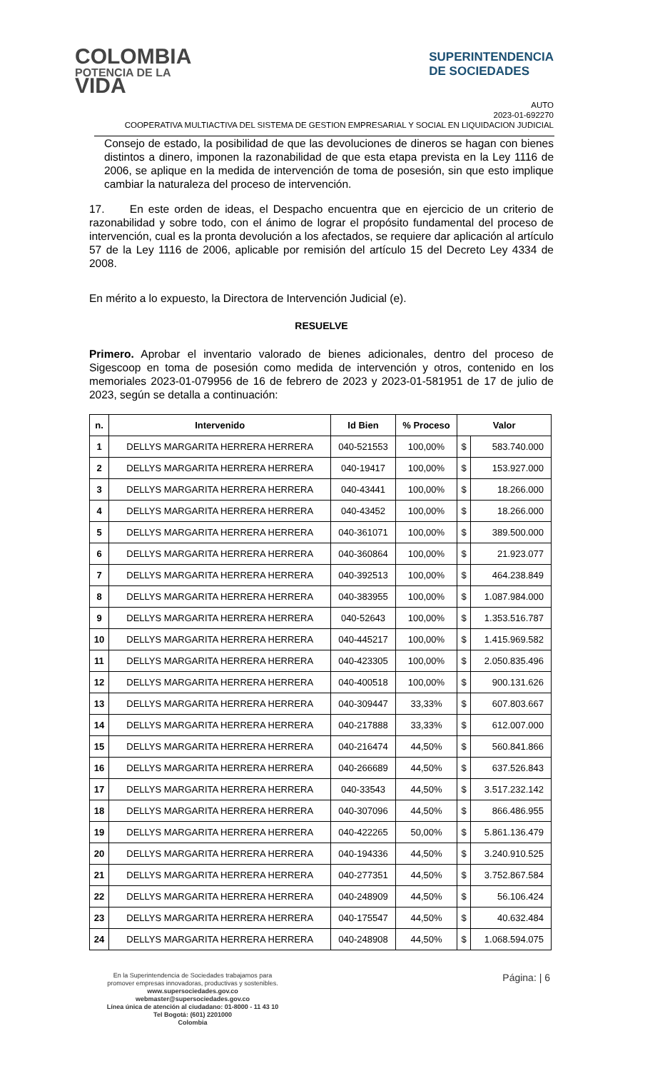COLOMBIA
POTENCIA DE LA
VIDA
SUPERINTENDENCIA
DE SOCIEDADES
AUTO
2023-01-692270
COOPERATIVA MULTIACTIVA DEL SISTEMA DE GESTION EMPRESARIAL Y SOCIAL EN LIQUIDACION JUDICIAL
Consejo de estado, la posibilidad de que las devoluciones de dineros se hagan con bienes distintos a dinero, imponen la razonabilidad de que esta etapa prevista en la Ley 1116 de 2006, se aplique en la medida de intervención de toma de posesión, sin que esto implique cambiar la naturaleza del proceso de intervención.
17. En este orden de ideas, el Despacho encuentra que en ejercicio de un criterio de razonabilidad y sobre todo, con el ánimo de lograr el propósito fundamental del proceso de intervención, cual es la pronta devolución a los afectados, se requiere dar aplicación al artículo 57 de la Ley 1116 de 2006, aplicable por remisión del artículo 15 del Decreto Ley 4334 de 2008.
En mérito a lo expuesto, la Directora de Intervención Judicial (e).
RESUELVE
Primero. Aprobar el inventario valorado de bienes adicionales, dentro del proceso de Sigescoop en toma de posesión como medida de intervención y otros, contenido en los memoriales 2023-01-079956 de 16 de febrero de 2023 y 2023-01-581951 de 17 de julio de 2023, según se detalla a continuación:
| n. | Intervenido | Id Bien | % Proceso | Valor | |
| --- | --- | --- | --- | --- | --- |
| 1 | DELLYS MARGARITA HERRERA HERRERA | 040-521553 | 100,00% | $ | 583.740.000 |
| 2 | DELLYS MARGARITA HERRERA HERRERA | 040-19417 | 100,00% | $ | 153.927.000 |
| 3 | DELLYS MARGARITA HERRERA HERRERA | 040-43441 | 100,00% | $ | 18.266.000 |
| 4 | DELLYS MARGARITA HERRERA HERRERA | 040-43452 | 100,00% | $ | 18.266.000 |
| 5 | DELLYS MARGARITA HERRERA HERRERA | 040-361071 | 100,00% | $ | 389.500.000 |
| 6 | DELLYS MARGARITA HERRERA HERRERA | 040-360864 | 100,00% | $ | 21.923.077 |
| 7 | DELLYS MARGARITA HERRERA HERRERA | 040-392513 | 100,00% | $ | 464.238.849 |
| 8 | DELLYS MARGARITA HERRERA HERRERA | 040-383955 | 100,00% | $ | 1.087.984.000 |
| 9 | DELLYS MARGARITA HERRERA HERRERA | 040-52643 | 100,00% | $ | 1.353.516.787 |
| 10 | DELLYS MARGARITA HERRERA HERRERA | 040-445217 | 100,00% | $ | 1.415.969.582 |
| 11 | DELLYS MARGARITA HERRERA HERRERA | 040-423305 | 100,00% | $ | 2.050.835.496 |
| 12 | DELLYS MARGARITA HERRERA HERRERA | 040-400518 | 100,00% | $ | 900.131.626 |
| 13 | DELLYS MARGARITA HERRERA HERRERA | 040-309447 | 33,33% | $ | 607.803.667 |
| 14 | DELLYS MARGARITA HERRERA HERRERA | 040-217888 | 33,33% | $ | 612.007.000 |
| 15 | DELLYS MARGARITA HERRERA HERRERA | 040-216474 | 44,50% | $ | 560.841.866 |
| 16 | DELLYS MARGARITA HERRERA HERRERA | 040-266689 | 44,50% | $ | 637.526.843 |
| 17 | DELLYS MARGARITA HERRERA HERRERA | 040-33543 | 44,50% | $ | 3.517.232.142 |
| 18 | DELLYS MARGARITA HERRERA HERRERA | 040-307096 | 44,50% | $ | 866.486.955 |
| 19 | DELLYS MARGARITA HERRERA HERRERA | 040-422265 | 50,00% | $ | 5.861.136.479 |
| 20 | DELLYS MARGARITA HERRERA HERRERA | 040-194336 | 44,50% | $ | 3.240.910.525 |
| 21 | DELLYS MARGARITA HERRERA HERRERA | 040-277351 | 44,50% | $ | 3.752.867.584 |
| 22 | DELLYS MARGARITA HERRERA HERRERA | 040-248909 | 44,50% | $ | 56.106.424 |
| 23 | DELLYS MARGARITA HERRERA HERRERA | 040-175547 | 44,50% | $ | 40.632.484 |
| 24 | DELLYS MARGARITA HERRERA HERRERA | 040-248908 | 44,50% | $ | 1.068.594.075 |
En la Superintendencia de Sociedades trabajamos para promover empresas innovadoras, productivas y sostenibles.
www.supersociedades.gov.co
webmaster@supersociedades.gov.co
Línea única de atención al ciudadano: 01-8000 - 11 43 10
Tel Bogotá: (601) 2201000
Colombia
Página: | 6